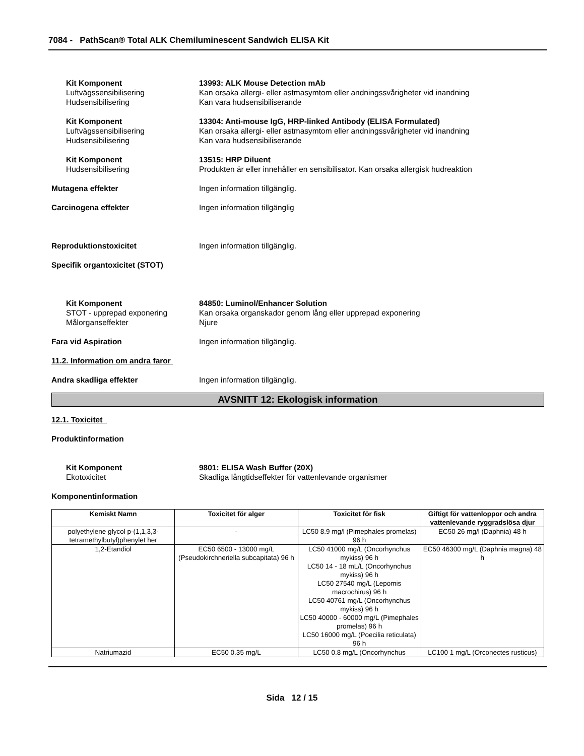7084 - PathScan® Total ALK Chemiluminescent Sandwich ELISA Kit
Kit Komponent 13993: ALK Mouse Detection mAb
Luftvägssensibilisering Kan orsaka allergi- eller astmasymtom eller andningssvårigheter vid inandning
Hudsensibilisering Kan vara hudsensibiliserande
Kit Komponent 13304: Anti-mouse IgG, HRP-linked Antibody (ELISA Formulated)
Luftvägssensibilisering Kan orsaka allergi- eller astmasymtom eller andningssvårigheter vid inandning
Hudsensibilisering Kan vara hudsensibiliserande
Kit Komponent 13515: HRP Diluent
Hudsensibilisering Produkten är eller innehåller en sensibilisator. Kan orsaka allergisk hudreaktion
Mutagena effekter Ingen information tillgänglig.
Carcinogena effekter Ingen information tillgänglig
Reproduktionstoxicitet Ingen information tillgänglig.
Specifik organtoxicitet (STOT)
Kit Komponent 84850: Luminol/Enhancer Solution
STOT - upprepad exponering Kan orsaka organskador genom lång eller upprepad exponering
Målorganseffekter Njure
Fara vid Aspiration Ingen information tillgänglig.
11.2. Information om andra faror
Andra skadliga effekter Ingen information tillgänglig.
AVSNITT 12: Ekologisk information
12.1. Toxicitet
Produktinformation
Kit Komponent 9801: ELISA Wash Buffer (20X)
Ekotoxicitet Skadliga långtidseffekter för vattenlevande organismer
Komponentinformation
| Kemiskt Namn | Toxicitet för alger | Toxicitet för fisk | Giftigt för vattenloppor och andra vattenlevande ryggradslösa djur |
| --- | --- | --- | --- |
| polyethylene glycol p-(1,1,3,3-tetramethylbutyl)phenylet her | - | LC50 8.9 mg/l (Pimephales promelas) 96 h | EC50 26 mg/l (Daphnia) 48 h |
| 1,2-Etandiol | EC50 6500 - 13000 mg/L (Pseudokirchneriella subcapitata) 96 h | LC50 41000 mg/L (Oncorhynchus mykiss) 96 h LC50 14 - 18 mL/L (Oncorhynchus mykiss) 96 h LC50 27540 mg/L (Lepomis macrochirus) 96 h LC50 40761 mg/L (Oncorhynchus mykiss) 96 h LC50 40000 - 60000 mg/L (Pimephales promelas) 96 h LC50 16000 mg/L (Poecilia reticulata) 96 h | EC50 46300 mg/L (Daphnia magna) 48 h |
| Natriumazid | EC50 0.35 mg/L | LC50 0.8 mg/L (Oncorhynchus | LC100 1 mg/L (Orconectes rusticus) |
Sida 12 / 15